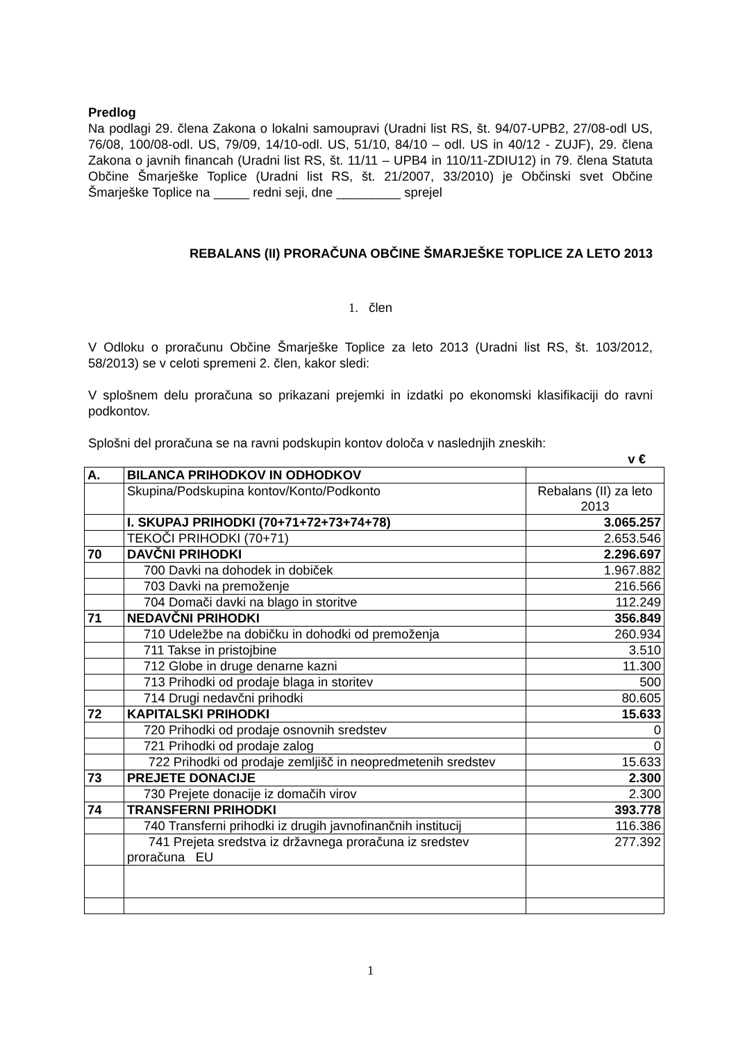Predlog
Na podlagi 29. člena Zakona o lokalni samoupravi (Uradni list RS, št. 94/07-UPB2, 27/08-odl US, 76/08, 100/08-odl. US, 79/09, 14/10-odl. US, 51/10, 84/10 – odl. US in 40/12 - ZUJF), 29. člena Zakona o javnih financah (Uradni list RS, št. 11/11 – UPB4 in 110/11-ZDIU12) in 79. člena Statuta Občine Šmarješke Toplice (Uradni list RS, št. 21/2007, 33/2010) je Občinski svet Občine Šmarješke Toplice na _____ redni seji, dne _________ sprejel
REBALANS (II) PRORAČUNA OBČINE ŠMARJEŠKE TOPLICE ZA LETO 2013
1. člen
V Odloku o proračunu Občine Šmarješke Toplice za leto 2013 (Uradni list RS, št. 103/2012, 58/2013) se v celoti spremeni 2. člen, kakor sledi:
V splošnem delu proračuna so prikazani prejemki in izdatki po ekonomski klasifikaciji do ravni podkontov.
Splošni del proračuna se na ravni podskupin kontov določa v naslednjih zneskih:
v €
| A. | BILANCA PRIHODKOV IN ODHODKOV | |
| | Skupina/Podskupina kontov/Konto/Podkonto | Rebalans (II) za leto 2013 |
| | I. SKUPAJ PRIHODKI (70+71+72+73+74+78) | 3.065.257 |
| | TEKOČI PRIHODKI (70+71) | 2.653.546 |
| 70 | DAVČNI PRIHODKI | 2.296.697 |
| | 700 Davki na dohodek in dobiček | 1.967.882 |
| | 703 Davki na premoženje | 216.566 |
| | 704 Domači davki na blago in storitve | 112.249 |
| 71 | NEDAVČNI PRIHODKI | 356.849 |
| | 710 Udeležbe na dobičku in dohodki od premoženja | 260.934 |
| | 711 Takse in pristojbine | 3.510 |
| | 712 Globe in druge denarne kazni | 11.300 |
| | 713 Prihodki od prodaje blaga in storitev | 500 |
| | 714 Drugi nedavčni prihodki | 80.605 |
| 72 | KAPITALSKI PRIHODKI | 15.633 |
| | 720 Prihodki od prodaje osnovnih sredstev | 0 |
| | 721 Prihodki od prodaje zalog | 0 |
| | 722 Prihodki od prodaje zemljišč in neopredmetenih sredstev | 15.633 |
| 73 | PREJETE DONACIJE | 2.300 |
| | 730 Prejete donacije iz domačih virov | 2.300 |
| 74 | TRANSFERNI PRIHODKI | 393.778 |
| | 740 Transferni prihodki iz drugih javnofinančnih institucij | 116.386 |
| | 741 Prejeta sredstva iz državnega proračuna iz sredstev proračuna EU | 277.392 |
1